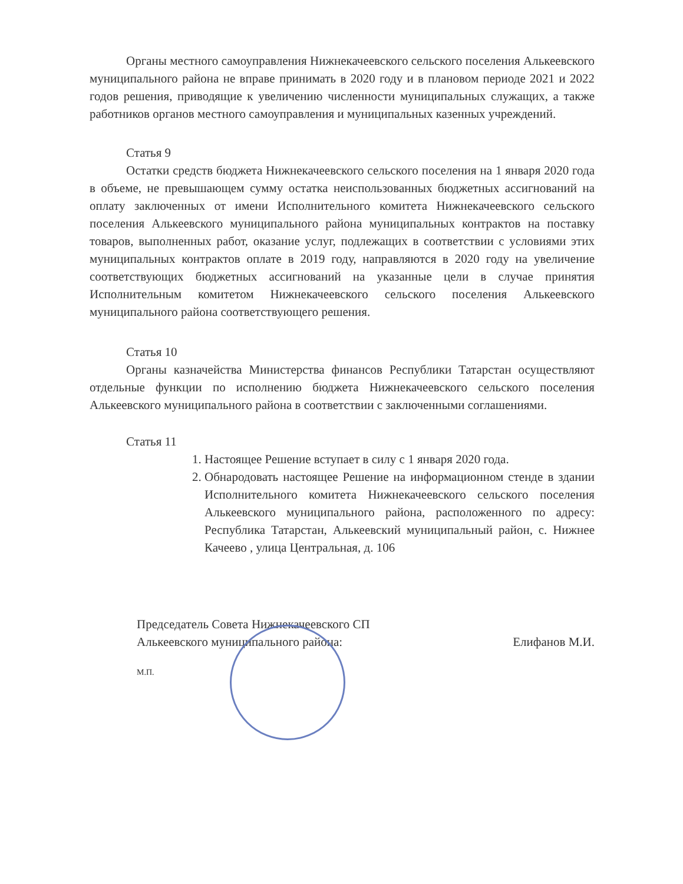Органы местного самоуправления Нижнекачеевского сельского поселения Алькеевского муниципального района не вправе принимать в 2020 году и в плановом периоде 2021 и 2022 годов решения, приводящие к увеличению численности муниципальных служащих, а также работников органов местного самоуправления и муниципальных казенных учреждений.
Статья 9
Остатки средств бюджета Нижнекачеевского сельского поселения на 1 января 2020 года в объеме, не превышающем сумму остатка неиспользованных бюджетных ассигнований на оплату заключенных от имени Исполнительного комитета Нижнекачеевского сельского поселения Алькеевского муниципального района муниципальных контрактов на поставку товаров, выполненных работ, оказание услуг, подлежащих в соответствии с условиями этих муниципальных контрактов оплате в 2019 году, направляются в 2020 году на увеличение соответствующих бюджетных ассигнований на указанные цели в случае принятия Исполнительным комитетом Нижнекачеевского сельского поселения Алькеевского муниципального района соответствующего решения.
Статья 10
Органы казначейства Министерства финансов Республики Татарстан осуществляют отдельные функции по исполнению бюджета Нижнекачеевского сельского поселения Алькеевского муниципального района в соответствии с заключенными соглашениями.
Статья 11
1. Настоящее Решение вступает в силу с 1 января 2020 года.
2. Обнародовать настоящее Решение на информационном стенде в здании Исполнительного комитета Нижнекачеевского сельского поселения Алькеевского муниципального района, расположенного по адресу: Республика Татарстан, Алькеевский муниципальный район, с. Нижнее Качеево , улица Центральная, д. 106
Председатель Совета Нижнекачеевского СП
Алькеевского муниципального района:
Елифанов М.И.
М.П.